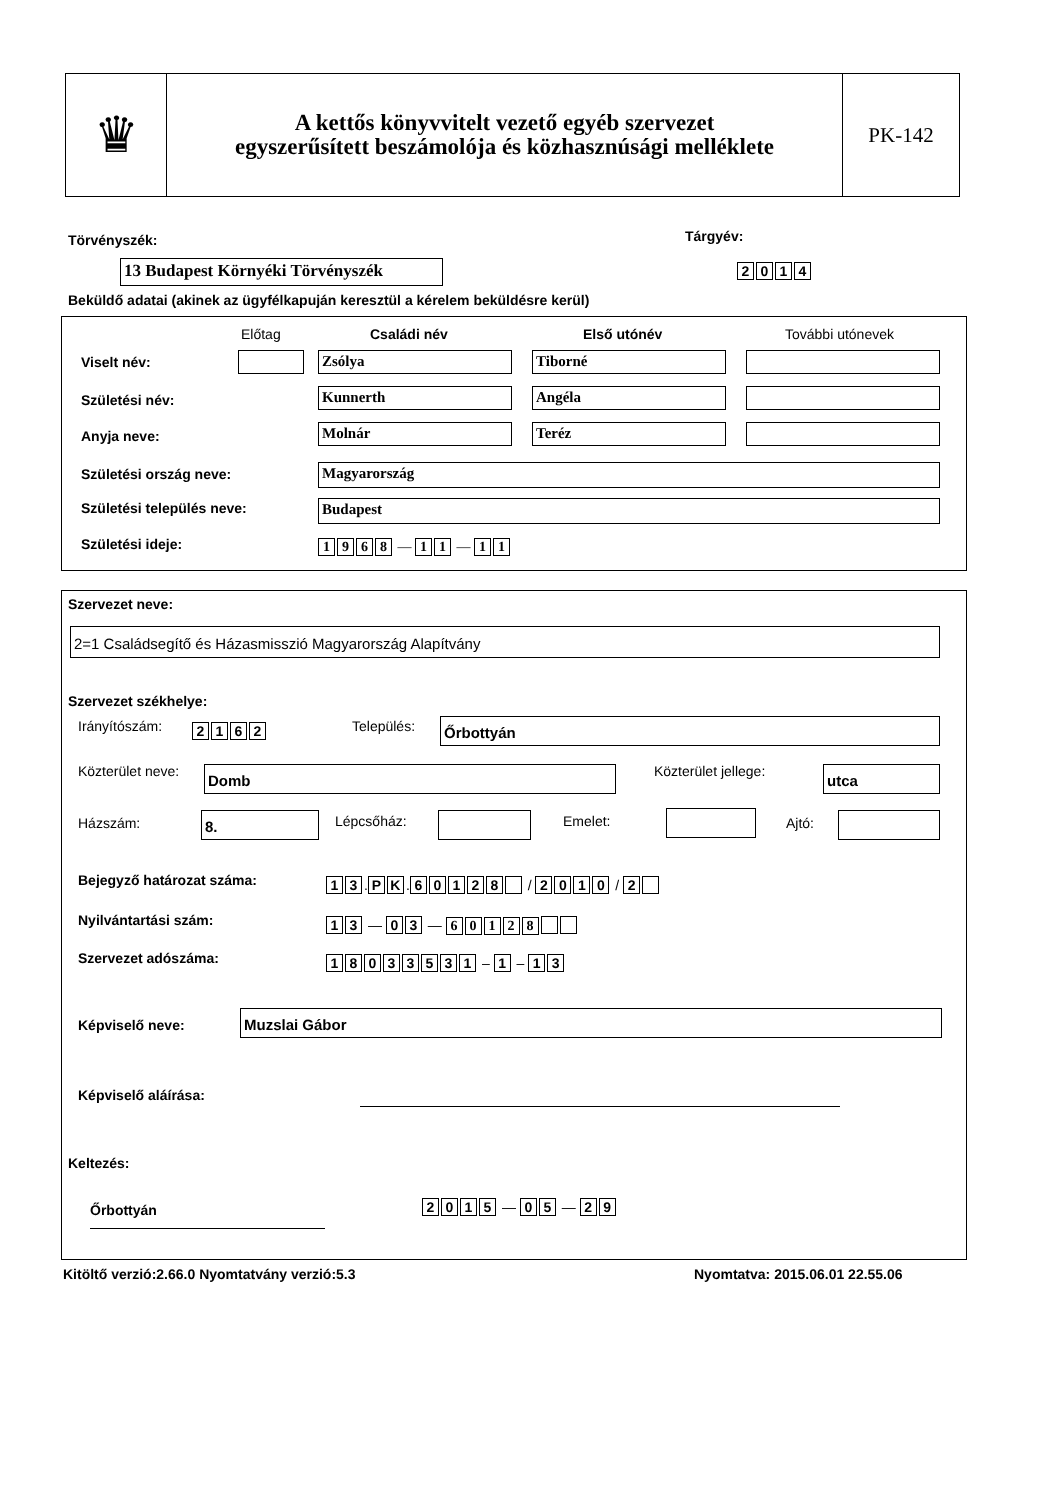♛
A kettős könyvvitelt vezető egyéb szervezet
egyszerűsített beszámolója és közhasznúsági melléklete
PK-142
Törvényszék: Tárgyév:
13 Budapest Környéki Törvényszék
2014
Beküldő adatai (akinek az ügyfélkapuján keresztül a kérelem beküldésre kerül)
Előtag Családi név Első utónév További utónevek
Viselt név: Zsólya Tiborné
Születési név: Kunnerth Angéla
Anyja neve: Molnár Teréz
Születési ország neve: Magyarország
Születési település neve: Budapest
Születési ideje: 1968 — 1 1 — 1 1
Szervezet neve:
2=1 Családsegítő és Házasmisszió Magyarország Alapítvány
Szervezet székhelye:
Irányítószám: 2162 Település: Őrbottyán
Közterület neve: Domb Közterület jellege: utca
Házszám: 8. Lépcsőház: Emelet: Ajtó:
Bejegyző határozat száma: 13. PK. 60128 / 2010 / 2
Nyilvántartási szám: 13 — 03 — 60128
Szervezet adószáma: 18033531 – 1 – 13
Képviselő neve: Muzslai Gábor
Képviselő aláírása:
Keltezés:
Őrbottyán 2015 — 05 — 29
Kitöltő verzió:2.66.0 Nyomtatvány verzió:5.3
Nyomtatva: 2015.06.01 22.55.06